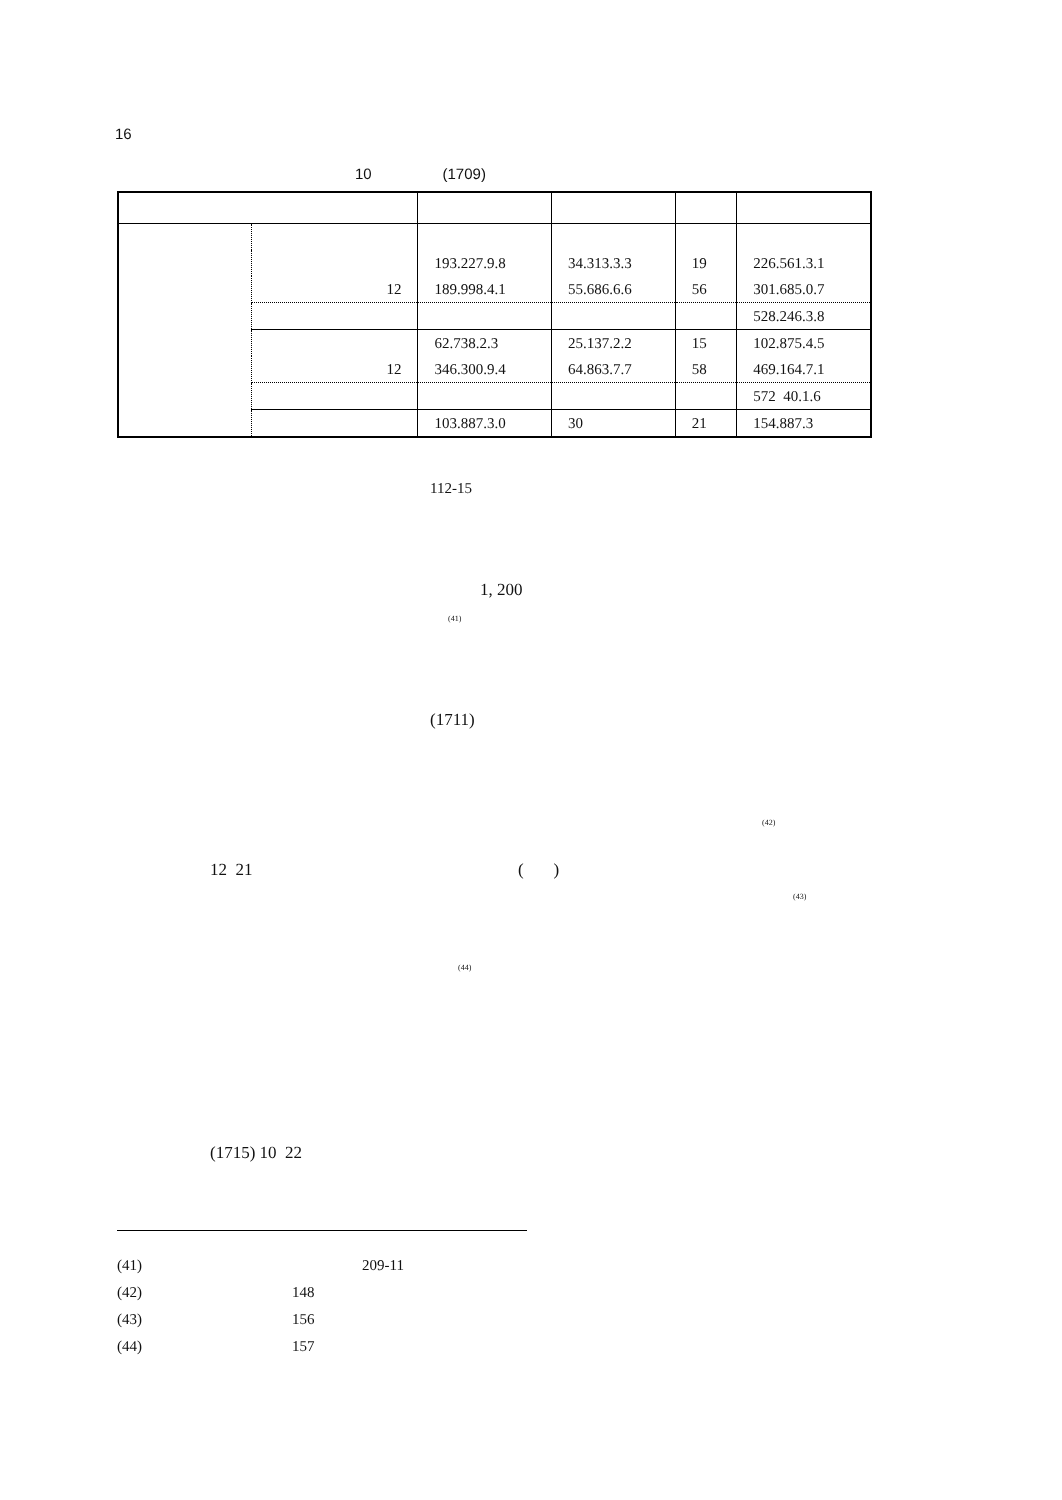16
10 (1709)
| | | 193.227.9.8 | 34.313.3.3 | 19 | 226.561.3.1 |
| | 12 | 189.998.4.1 | 55.686.6.6 | 56 | 301.685.0.7 |
| | | | | | 528.246.3.8 |
| | | 62.738.2.3 | 25.137.2.2 | 15 | 102.875.4.5 |
| | 12 | 346.300.9.4 | 64.863.7.7 | 58 | 469.164.7.1 |
| | | | | | 572 40.1.6 |
| | | 103.887.3.0 | 30 | 21 | 154.887.3 |
112-15
1, 200
<sup>(41)</sup>
(1711)
<sup>(42)</sup>
12 21 ( )
<sup>(43)</sup>
<sup>(44)</sup>
(1715) 10 22
(41) 209-11
(42) 148
(43) 156
(44) 157